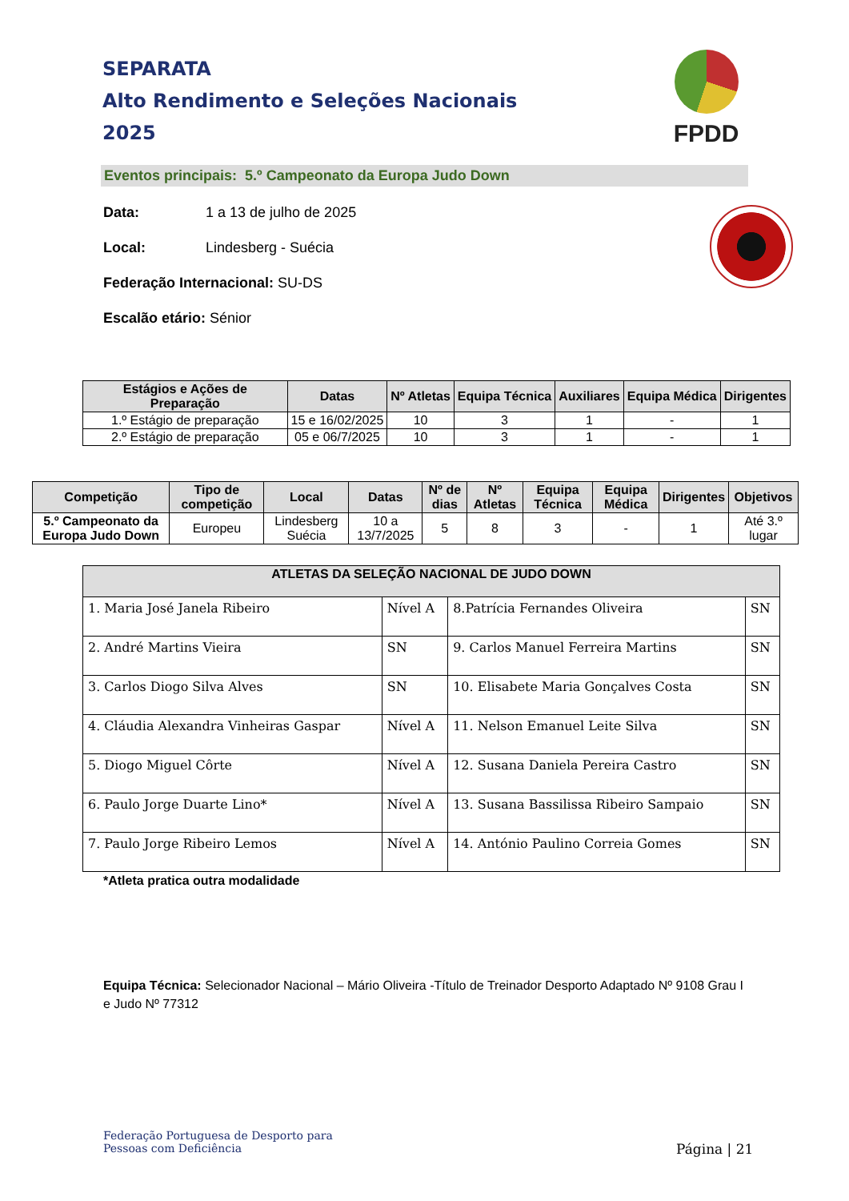SEPARATA
Alto Rendimento e Seleções Nacionais
2025
FPDD
Eventos principais: 5.º Campeonato da Europa Judo Down
Data: 1 a 13 de julho de 2025
Local: Lindesberg - Suécia
Federação Internacional: SU-DS
Escalão etário: Sénior
| Estágios e Ações de Preparação | Datas | Nº Atletas | Equipa Técnica | Auxiliares | Equipa Médica | Dirigentes |
| --- | --- | --- | --- | --- | --- | --- |
| 1.º Estágio de preparação | 15 e 16/02/2025 | 10 | 3 | 1 | - | 1 |
| 2.º Estágio de preparação | 05 e 06/7/2025 | 10 | 3 | 1 | - | 1 |
| Competição | Tipo de competição | Local | Datas | Nº de dias | Nº Atletas | Equipa Técnica | Equipa Médica | Dirigentes | Objetivos |
| --- | --- | --- | --- | --- | --- | --- | --- | --- | --- |
| 5.º Campeonato da Europa Judo Down | Europeu | Lindesberg Suécia | 10 a 13/7/2025 | 5 | 8 | 3 | - | 1 | Até 3.º lugar |
| ATLETAS DA SELEÇÃO NACIONAL DE JUDO DOWN | | | |
| --- | --- | --- | --- |
| 1. Maria José Janela Ribeiro | Nível A | 8.Patrícia Fernandes Oliveira | SN |
| 2. André Martins Vieira | SN | 9. Carlos Manuel Ferreira Martins | SN |
| 3. Carlos Diogo Silva Alves | SN | 10. Elisabete Maria Gonçalves Costa | SN |
| 4. Cláudia Alexandra Vinheiras Gaspar | Nível A | 11. Nelson Emanuel Leite Silva | SN |
| 5. Diogo Miguel Côrte | Nível A | 12. Susana Daniela Pereira Castro | SN |
| 6. Paulo Jorge Duarte Lino* | Nível A | 13. Susana Bassilissa Ribeiro Sampaio | SN |
| 7. Paulo Jorge Ribeiro Lemos | Nível A | 14. António Paulino Correia Gomes | SN |
*Atleta pratica outra modalidade
Equipa Técnica: Selecionador Nacional – Mário Oliveira -Título de Treinador Desporto Adaptado Nº 9108 Grau I e Judo Nº 77312
Federação Portuguesa de Desporto para
Pessoas com Deficiência
Página | 21